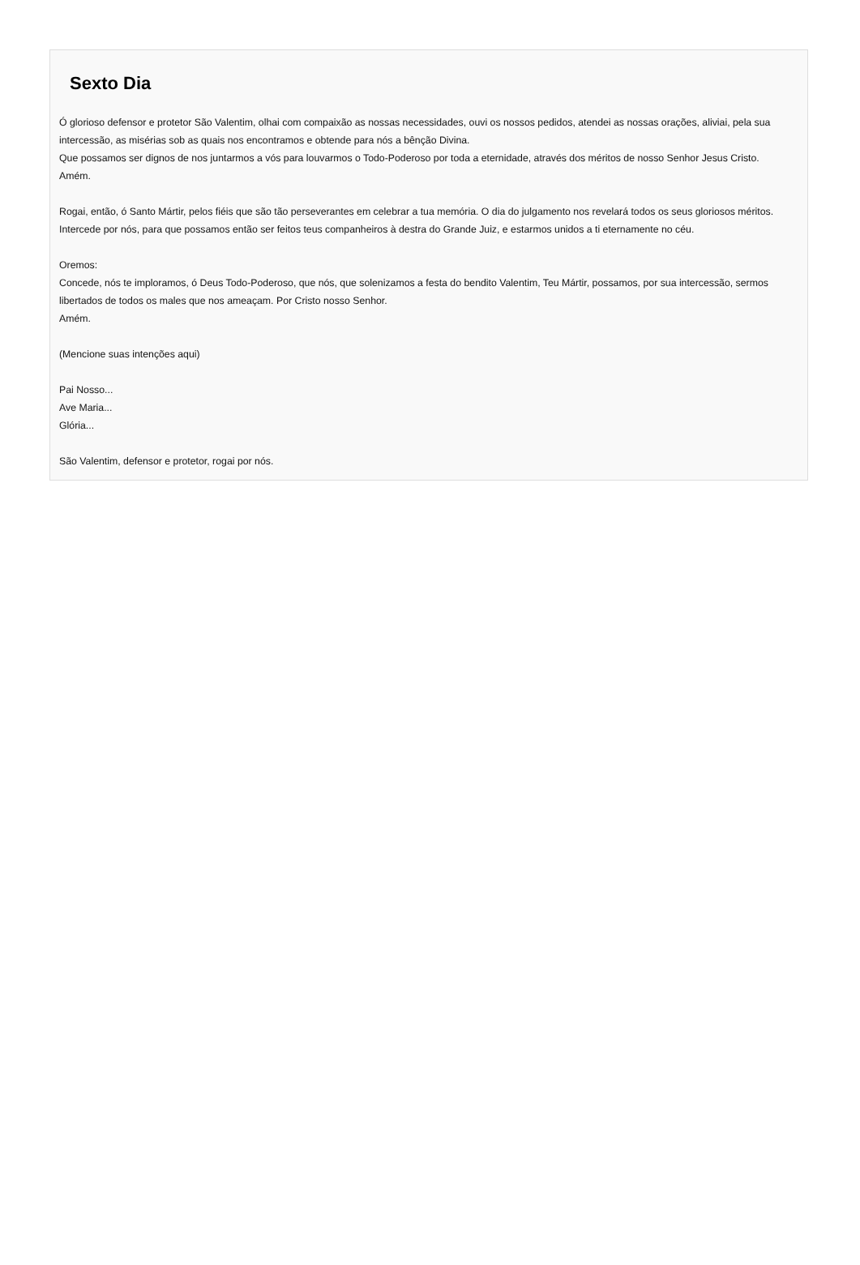Sexto Dia
Ó glorioso defensor e protetor São Valentim, olhai com compaixão as nossas necessidades, ouvi os nossos pedidos, atendei as nossas orações, aliviai, pela sua intercessão, as misérias sob as quais nos encontramos e obtende para nós a bênção Divina.
Que possamos ser dignos de nos juntarmos a vós para louvarmos o Todo-Poderoso por toda a eternidade, através dos méritos de nosso Senhor Jesus Cristo.
Amém.
Rogai, então, ó Santo Mártir, pelos fiéis que são tão perseverantes em celebrar a tua memória. O dia do julgamento nos revelará todos os seus gloriosos méritos. Intercede por nós, para que possamos então ser feitos teus companheiros à destra do Grande Juiz, e estarmos unidos a ti eternamente no céu.
Oremos:
Concede, nós te imploramos, ó Deus Todo-Poderoso, que nós, que solenizamos a festa do bendito Valentim, Teu Mártir, possamos, por sua intercessão, sermos libertados de todos os males que nos ameaçam. Por Cristo nosso Senhor.
Amém.
(Mencione suas intenções aqui)
Pai Nosso...
Ave Maria...
Glória...
São Valentim, defensor e protetor, rogai por nós.